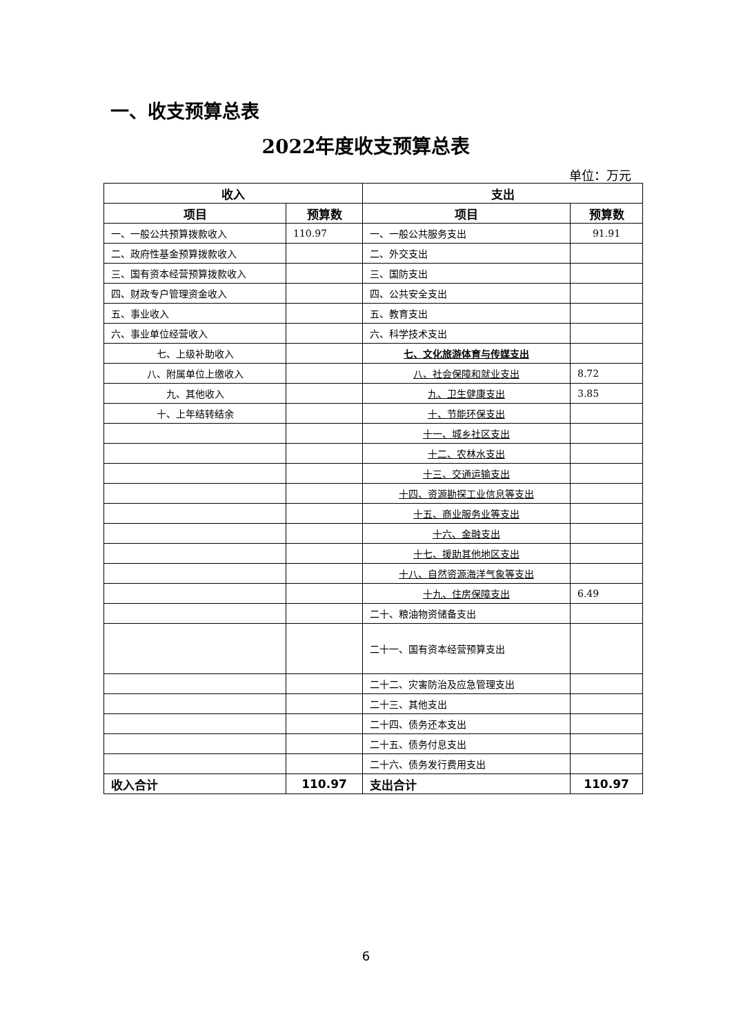一、收支预算总表
2022年度收支预算总表
单位：万元
| 收入 | | 支出 | |
| --- | --- | --- | --- |
| 项目 | 预算数 | 项目 | 预算数 |
| 一、一般公共预算拨款收入 | 110.97 | 一、一般公共服务支出 | 91.91 |
| 二、政府性基金预算拨款收入 | | 二、外交支出 | |
| 三、国有资本经营预算拨款收入 | | 三、国防支出 | |
| 四、财政专户管理资金收入 | | 四、公共安全支出 | |
| 五、事业收入 | | 五、教育支出 | |
| 六、事业单位经营收入 | | 六、科学技术支出 | |
| 七、上级补助收入 | | 七、文化旅游体育与传媒支出 | |
| 八、附属单位上缴收入 | | 八、社会保障和就业支出 | 8.72 |
| 九、其他收入 | | 九、卫生健康支出 | 3.85 |
| 十、上年结转结余 | | 十、节能环保支出 | |
| | | 十一、城乡社区支出 | |
| | | 十二、农林水支出 | |
| | | 十三、交通运输支出 | |
| | | 十四、资源勘探工业信息等支出 | |
| | | 十五、商业服务业等支出 | |
| | | 十六、金融支出 | |
| | | 十七、援助其他地区支出 | |
| | | 十八、自然资源海洋气象等支出 | |
| | | 十九、住房保障支出 | 6.49 |
| | | 二十、粮油物资储备支出 | |
| | | 二十一、国有资本经营预算支出 | |
| | | 二十二、灾害防治及应急管理支出 | |
| | | 二十三、其他支出 | |
| | | 二十四、债务还本支出 | |
| | | 二十五、债务付息支出 | |
| | | 二十六、债务发行费用支出 | |
| 收入合计 | 110.97 | 支出合计 | 110.97 |
6